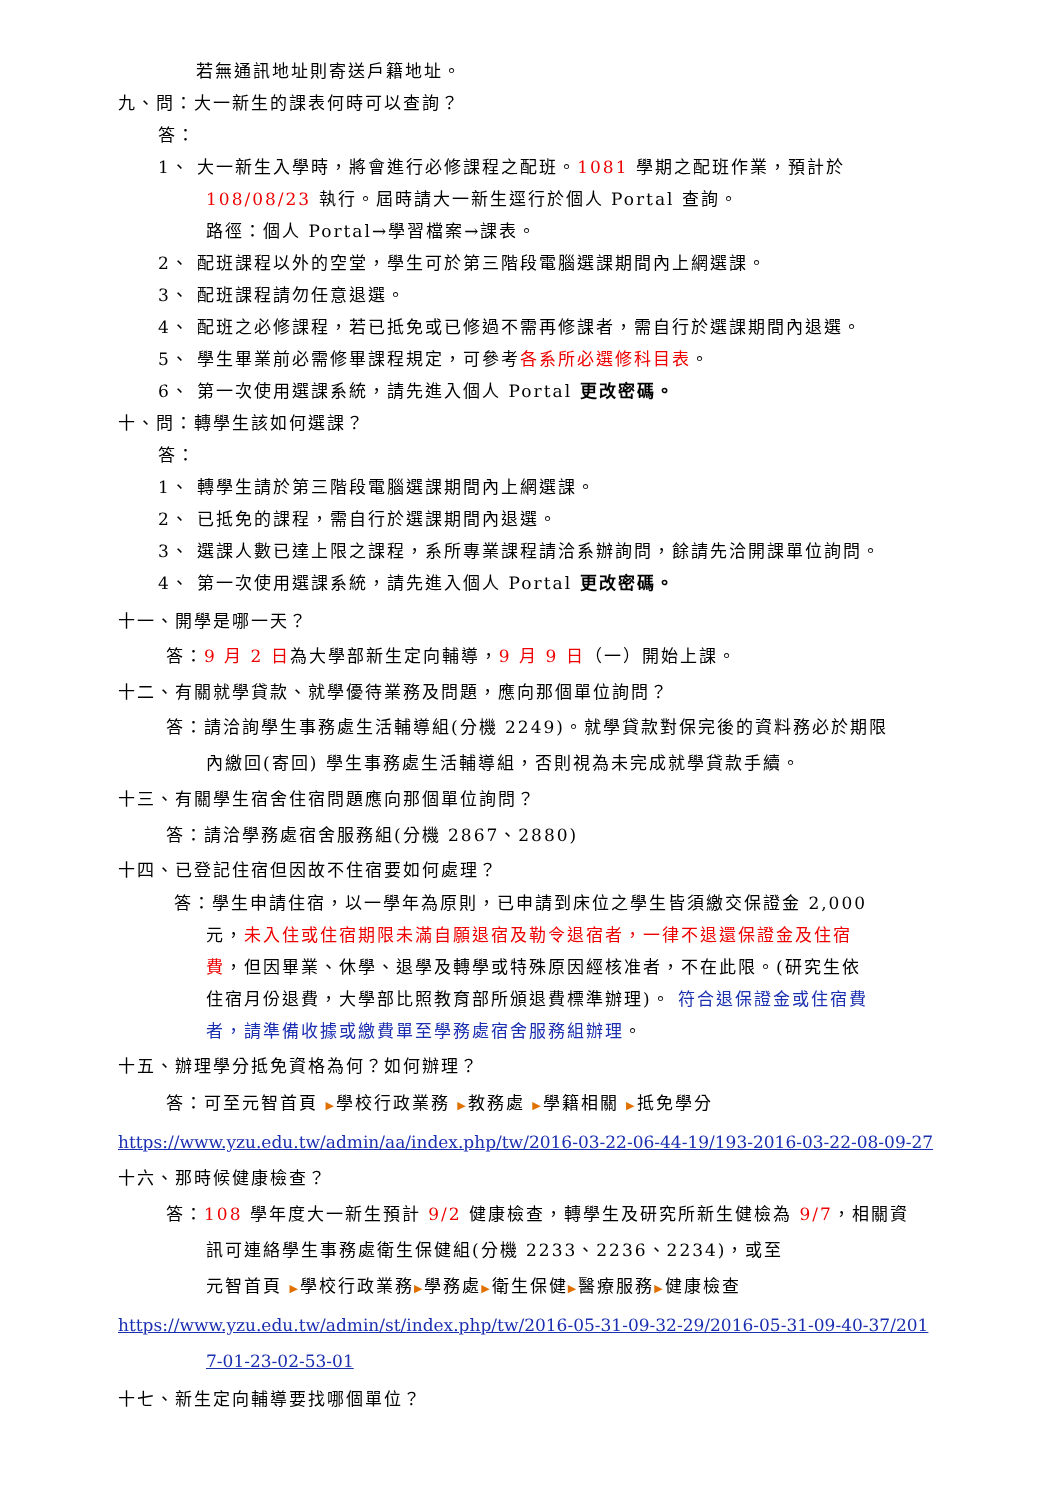若無通訊地址則寄送戶籍地址。
九、問：大一新生的課表何時可以查詢？
答：
1、 大一新生入學時，將會進行必修課程之配班。1081 學期之配班作業，預計於
108/08/23 執行。屆時請大一新生逕行於個人 Portal 查詢。
路徑：個人 Portal→學習檔案→課表。
2、 配班課程以外的空堂，學生可於第三階段電腦選課期間內上網選課。
3、 配班課程請勿任意退選。
4、 配班之必修課程，若已抵免或已修過不需再修課者，需自行於選課期間內退選。
5、 學生畢業前必需修畢課程規定，可參考各系所必選修科目表。
6、 第一次使用選課系統，請先進入個人 Portal 更改密碼。
十、問：轉學生該如何選課？
答：
1、 轉學生請於第三階段電腦選課期間內上網選課。
2、 已抵免的課程，需自行於選課期間內退選。
3、 選課人數已達上限之課程，系所專業課程請洽系辦詢問，餘請先洽開課單位詢問。
4、 第一次使用選課系統，請先進入個人 Portal 更改密碼。
十一、開學是哪一天？
答：9 月 2 日為大學部新生定向輔導，9 月 9 日（一）開始上課。
十二、有關就學貸款、就學優待業務及問題，應向那個單位詢問？
答：請洽詢學生事務處生活輔導組(分機 2249)。就學貸款對保完後的資料務必於期限
內繳回(寄回) 學生事務處生活輔導組，否則視為未完成就學貸款手續。
十三、有關學生宿舍住宿問題應向那個單位詢問？
答：請洽學務處宿舍服務組(分機 2867、2880)
十四、已登記住宿但因故不住宿要如何處理？
答：學生申請住宿，以一學年為原則，已申請到床位之學生皆須繳交保證金 2,000
元，未入住或住宿期限未滿自願退宿及勒令退宿者，一律不退還保證金及住宿
費，但因畢業、休學、退學及轉學或特殊原因經核准者，不在此限。(研究生依
住宿月份退費，大學部比照教育部所頒退費標準辦理)。 符合退保證金或住宿費
者，請準備收據或繳費單至學務處宿舍服務組辦理。
十五、辦理學分抵免資格為何？如何辦理？
答：可至元智首頁 ▶學校行政業務 ▶教務處 ▶學籍相關 ▶抵免學分
https://www.yzu.edu.tw/admin/aa/index.php/tw/2016-03-22-06-44-19/193-2016-03-22-08-09-27
十六、那時候健康檢查？
答：108 學年度大一新生預計 9/2 健康檢查，轉學生及研究所新生健檢為 9/7，相關資
訊可連絡學生事務處衛生保健組(分機 2233、2236、2234)，或至
元智首頁 ▶學校行政業務▶學務處▶衛生保健▶醫療服務▶健康檢查
https://www.yzu.edu.tw/admin/st/index.php/tw/2016-05-31-09-32-29/2016-05-31-09-40-37/201
7-01-23-02-53-01
十七、新生定向輔導要找哪個單位？